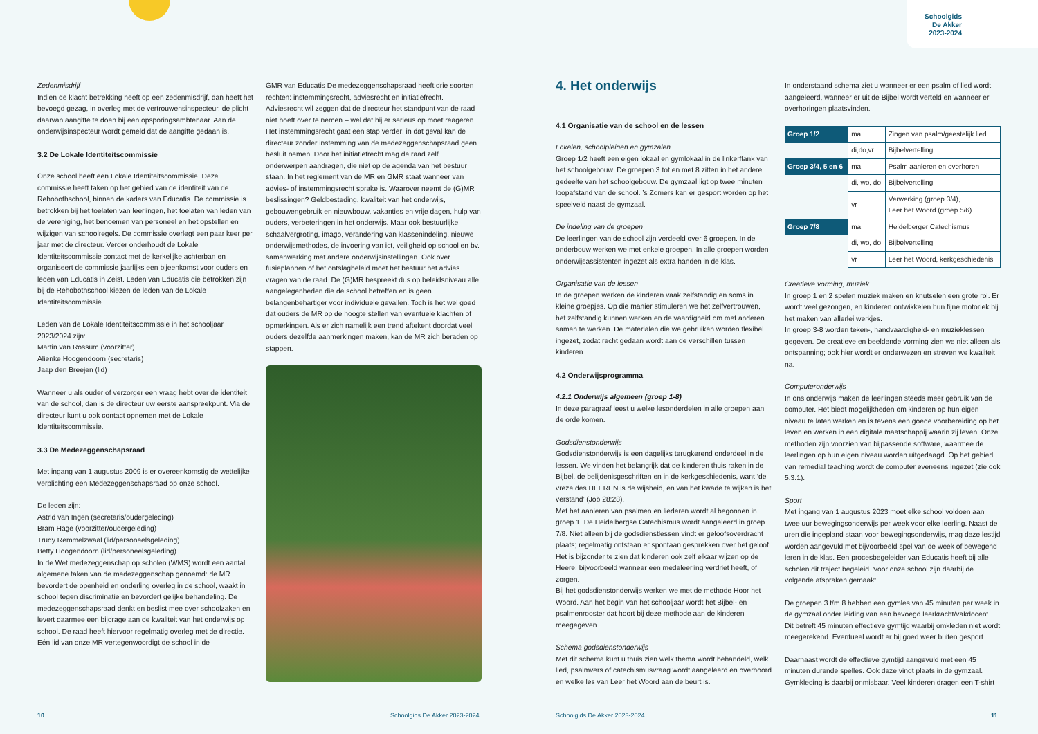Schoolgids
De Akker
2023-2024
Zedenmisdrijf
Indien de klacht betrekking heeft op een zedenmisdrijf, dan heeft het bevoegd gezag, in overleg met de vertrouwensinspecteur, de plicht daarvan aangifte te doen bij een opsporingsambtenaar. Aan de onderwijsinspecteur wordt gemeld dat de aangifte gedaan is.
3.2 De Lokale Identiteitscommissie
Onze school heeft een Lokale Identiteitscommissie. Deze commissie heeft taken op het gebied van de identiteit van de Rehobothschool, binnen de kaders van Educatis. De commissie is betrokken bij het toelaten van leerlingen, het toelaten van leden van de vereniging, het benoemen van personeel en het opstellen en wijzigen van schoolregels. De commissie overlegt een paar keer per jaar met de directeur. Verder onderhoudt de Lokale Identiteitscommissie contact met de kerkelijke achterban en organiseert de commissie jaarlijks een bijeenkomst voor ouders en leden van Educatis in Zeist. Leden van Educatis die betrokken zijn bij de Rehobothschool kiezen de leden van de Lokale Identiteitscommissie.
Leden van de Lokale Identiteitscommissie in het schooljaar 2023/2024 zijn:
Martin van Rossum (voorzitter)
Alienke Hoogendoorn (secretaris)
Jaap den Breejen (lid)
Wanneer u als ouder of verzorger een vraag hebt over de identiteit van de school, dan is de directeur uw eerste aanspreekpunt. Via de directeur kunt u ook contact opnemen met de Lokale Identiteitscommissie.
3.3 De Medezeggenschapsraad
Met ingang van 1 augustus 2009 is er overeenkomstig de wettelijke verplichting een Medezeggenschapsraad op onze school.
De leden zijn:
Astrid van Ingen (secretaris/oudergeleding)
Bram Hage (voorzitter/oudergeleding)
Trudy Remmelzwaal (lid/personeelsgeleding)
Betty Hoogendoorn (lid/personeelsgeleding)
In de Wet medezeggenschap op scholen (WMS) wordt een aantal algemene taken van de medezeggenschap genoemd: de MR bevordert de openheid en onderling overleg in de school, waakt in school tegen discriminatie en bevordert gelijke behandeling. De medezeggenschapsraad denkt en beslist mee over schoolzaken en levert daarmee een bijdrage aan de kwaliteit van het onderwijs op school. De raad heeft hiervoor regelmatig overleg met de directie. Eén lid van onze MR vertegenwoordigt de school in de
GMR van Educatis De medezeggenschapsraad heeft drie soorten rechten: instemmingsrecht, adviesrecht en initiatiefrecht. Adviesrecht wil zeggen dat de directeur het standpunt van de raad niet hoeft over te nemen – wel dat hij er serieus op moet reageren. Het instemmingsrecht gaat een stap verder: in dat geval kan de directeur zonder instemming van de medezeggenschapsraad geen besluit nemen. Door het initiatiefrecht mag de raad zelf onderwerpen aandragen, die niet op de agenda van het bestuur staan. In het reglement van de MR en GMR staat wanneer van advies- of instemmingsrecht sprake is. Waarover neemt de (G)MR beslissingen? Geldbesteding, kwaliteit van het onderwijs, gebouwengebruik en nieuwbouw, vakanties en vrije dagen, hulp van ouders, verbeteringen in het onderwijs. Maar ook bestuurlijke schaalvergroting, imago, verandering van klassenindeling, nieuwe onderwijsmethodes, de invoering van ict, veiligheid op school en bv. samenwerking met andere onderwijsinstellingen. Ook over fusieplannen of het ontslagbeleid moet het bestuur het advies vragen van de raad. De (G)MR bespreekt dus op beleidsniveau alle aangelegenheden die de school betreffen en is geen belangenbehartiger voor individuele gevallen. Toch is het wel goed dat ouders de MR op de hoogte stellen van eventuele klachten of opmerkingen. Als er zich namelijk een trend aftekent doordat veel ouders dezelfde aanmerkingen maken, kan de MR zich beraden op stappen.
4. Het onderwijs
4.1 Organisatie van de school en de lessen
Lokalen, schoolpleinen en gymzalen
Groep 1/2 heeft een eigen lokaal en gymlokaal in de linkerflank van het schoolgebouw. De groepen 3 tot en met 8 zitten in het andere gedeelte van het schoolgebouw. De gymzaal ligt op twee minuten loopafstand van de school. ’s Zomers kan er gesport worden op het speelveld naast de gymzaal.
De indeling van de groepen
De leerlingen van de school zijn verdeeld over 6 groepen. In de onderbouw werken we met enkele groepen. In alle groepen worden onderwijsassistenten ingezet als extra handen in de klas.
Organisatie van de lessen
In de groepen werken de kinderen vaak zelfstandig en soms in kleine groepjes. Op die manier stimuleren we het zelfvertrouwen, het zelfstandig kunnen werken en de vaardigheid om met anderen samen te werken. De materialen die we gebruiken worden flexibel ingezet, zodat recht gedaan wordt aan de verschillen tussen kinderen.
4.2 Onderwijsprogramma
4.2.1 Onderwijs algemeen (groep 1-8)
In deze paragraaf leest u welke lesonderdelen in alle groepen aan de orde komen.
Godsdienstonderwijs
Godsdienstonderwijs is een dagelijks terugkerend onderdeel in de lessen. We vinden het belangrijk dat de kinderen thuis raken in de Bijbel, de belijdenisgeschriften en in de kerkgeschiedenis, want ‘de vreze des HEEREN is de wijsheid, en van het kwade te wijken is het verstand’ (Job 28:28).
Met het aanleren van psalmen en liederen wordt al begonnen in groep 1. De Heidelbergse Catechismus wordt aangeleerd in groep 7/8. Niet alleen bij de godsdienstlessen vindt er geloofsoverdracht plaats; regelmatig ontstaan er spontaan gesprekken over het geloof. Het is bijzonder te zien dat kinderen ook zelf elkaar wijzen op de Heere; bijvoorbeeld wanneer een medeleerling verdriet heeft, of zorgen.
Bij het godsdienstonderwijs werken we met de methode Hoor het Woord. Aan het begin van het schooljaar wordt het Bijbel- en psalmenrooster dat hoort bij deze methode aan de kinderen meegegeven.
Schema godsdienstonderwijs
Met dit schema kunt u thuis zien welk thema wordt behandeld, welk lied, psalmvers of catechismusvraag wordt aangeleerd en overhoord en welke les van Leer het Woord aan de beurt is.
In onderstaand schema ziet u wanneer er een psalm of lied wordt aangeleerd, wanneer er uit de Bijbel wordt verteld en wanneer er overhoringen plaatsvinden.
| Groep 1/2 | ma | Zingen van psalm/geestelijk lied |
| | di,do,vr | Bijbelvertelling |
| Groep 3/4, 5 en 6 | ma | Psalm aanleren en overhoren |
| | di, wo, do | Bijbelvertelling |
| | vr | Verwerking (groep 3/4), Leer het Woord (groep 5/6) |
| Groep 7/8 | ma | Heidelberger Catechismus |
| | di, wo, do | Bijbelvertelling |
| | vr | Leer het Woord, kerkgeschiedenis |
Creatieve vorming, muziek
In groep 1 en 2 spelen muziek maken en knutselen een grote rol. Er wordt veel gezongen, en kinderen ontwikkelen hun fijne motoriek bij het maken van allerlei werkjes.
In groep 3-8 worden teken-, handvaardigheid- en muzieklessen gegeven. De creatieve en beeldende vorming zien we niet alleen als ontspanning; ook hier wordt er onderwezen en streven we kwaliteit na.
Computeronderwijs
In ons onderwijs maken de leerlingen steeds meer gebruik van de computer. Het biedt mogelijkheden om kinderen op hun eigen niveau te laten werken en is tevens een goede voorbereiding op het leven en werken in een digitale maatschappij waarin zij leven. Onze methoden zijn voorzien van bijpassende software, waarmee de leerlingen op hun eigen niveau worden uitgedaagd. Op het gebied van remedial teaching wordt de computer eveneens ingezet (zie ook 5.3.1).
Sport
Met ingang van 1 augustus 2023 moet elke school voldoen aan twee uur bewegingsonderwijs per week voor elke leerling. Naast de uren die ingepland staan voor bewegingsonderwijs, mag deze lestijd worden aangevuld met bijvoorbeeld spel van de week of bewegend leren in de klas. Een procesbegeleider van Educatis heeft bij alle scholen dit traject begeleid. Voor onze school zijn daarbij de volgende afspraken gemaakt.
De groepen 3 t/m 8 hebben een gymles van 45 minuten per week in de gymzaal onder leiding van een bevoegd leerkracht/vakdocent. Dit betreft 45 minuten effectieve gymtijd waarbij omkleden niet wordt meegerekend. Eventueel wordt er bij goed weer buiten gesport.
Daarnaast wordt de effectieve gymtijd aangevuld met een 45 minuten durende spelles. Ook deze vindt plaats in de gymzaal. Gymkleding is daarbij onmisbaar. Veel kinderen dragen een T-shirt
10 Schoolgids De Akker 2023-2024 Schoolgids De Akker 2023-2024 11